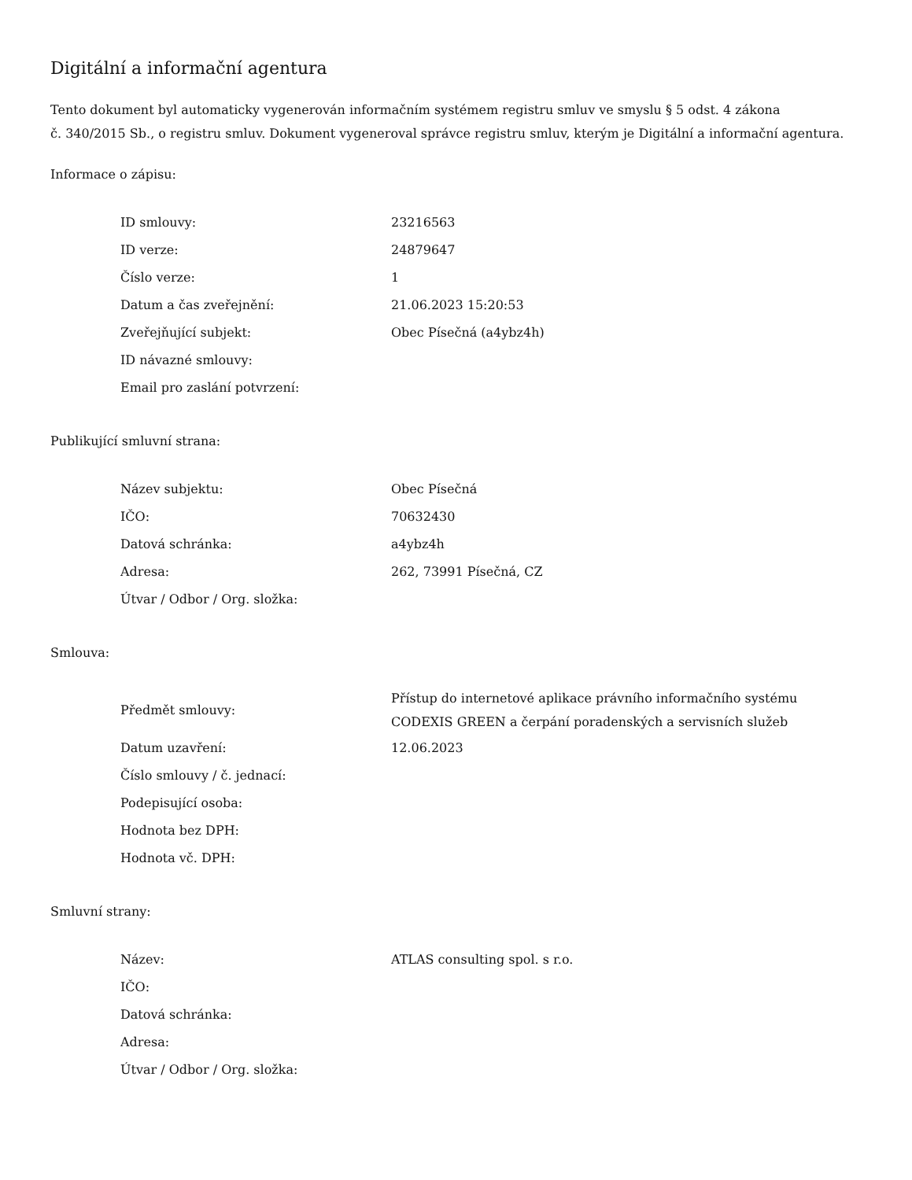Digitální a informační agentura
Tento dokument byl automaticky vygenerován informačním systémem registru smluv ve smyslu § 5 odst. 4 zákona
č. 340/2015 Sb., o registru smluv. Dokument vygeneroval správce registru smluv, kterým je Digitální a informační agentura.
Informace o zápisu:
| ID smlouvy: | 23216563 |
| ID verze: | 24879647 |
| Číslo verze: | 1 |
| Datum a čas zveřejnění: | 21.06.2023 15:20:53 |
| Zveřejňující subjekt: | Obec Písečná (a4ybz4h) |
| ID návazné smlouvy: | |
| Email pro zaslání potvrzení: | |
Publikující smluvní strana:
| Název subjektu: | Obec Písečná |
| IČO: | 70632430 |
| Datová schránka: | a4ybz4h |
| Adresa: | 262, 73991 Písečná, CZ |
| Útvar / Odbor / Org. složka: | |
Smlouva:
| Předmět smlouvy: | Přístup do internetové aplikace právního informačního systému CODEXIS GREEN a čerpání poradenských a servisních služeb |
| Datum uzavření: | 12.06.2023 |
| Číslo smlouvy / č. jednací: | |
| Podepisující osoba: | |
| Hodnota bez DPH: | |
| Hodnota vč. DPH: | |
Smluvní strany:
| Název: | ATLAS consulting spol. s r.o. |
| IČO: | |
| Datová schránka: | |
| Adresa: | |
| Útvar / Odbor / Org. složka: | |